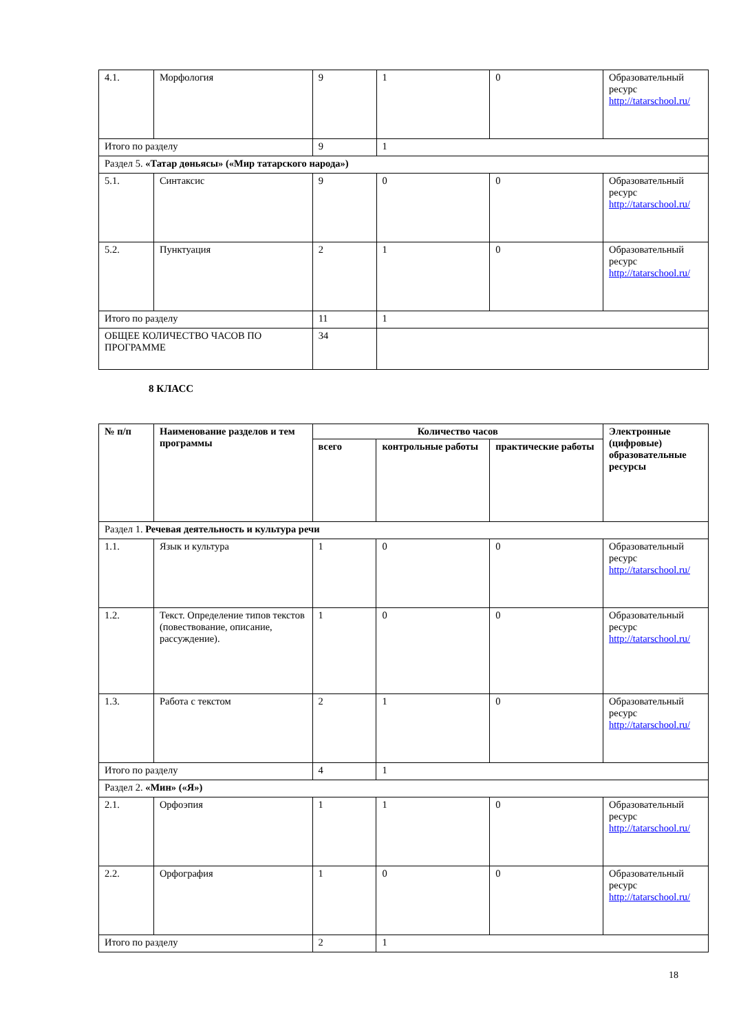| 4.1. | Морфология | 9 | 1 | 0 | Образовательный ресурс http://tatarschool.ru/ |
| Итого по разделу | | 9 | 1 | | |
| Раздел 5. «Татар дөньясы» («Мир татарского народа») | | | | | |
| 5.1. | Синтаксис | 9 | 0 | 0 | Образовательный ресурс http://tatarschool.ru/ |
| 5.2. | Пунктуация | 2 | 1 | 0 | Образовательный ресурс http://tatarschool.ru/ |
| Итого по разделу | | 11 | 1 | | |
| ОБЩЕЕ КОЛИЧЕСТВО ЧАСОВ ПО ПРОГРАММЕ | | 34 | | | |
8 КЛАСС
| № п/п | Наименование разделов и тем программы | Количество часов | | | Электронные (цифровые) образовательные ресурсы |
| --- | --- | --- | --- | --- | --- |
| | | всего | контрольные работы | практические работы | |
| Раздел 1. Речевая деятельность и культура речи | | | | | |
| 1.1. | Язык и культура | 1 | 0 | 0 | Образовательный ресурс http://tatarschool.ru/ |
| 1.2. | Текст. Определение типов текстов (повествование, описание, рассуждение). | 1 | 0 | 0 | Образовательный ресурс http://tatarschool.ru/ |
| 1.3. | Работа с текстом | 2 | 1 | 0 | Образовательный ресурс http://tatarschool.ru/ |
| Итого по разделу | | 4 | 1 | | |
| Раздел 2. «Мин» («Я») | | | | | |
| 2.1. | Орфоэпия | 1 | 1 | 0 | Образовательный ресурс http://tatarschool.ru/ |
| 2.2. | Орфография | 1 | 0 | 0 | Образовательный ресурс http://tatarschool.ru/ |
| Итого по разделу | | 2 | 1 | | |
18